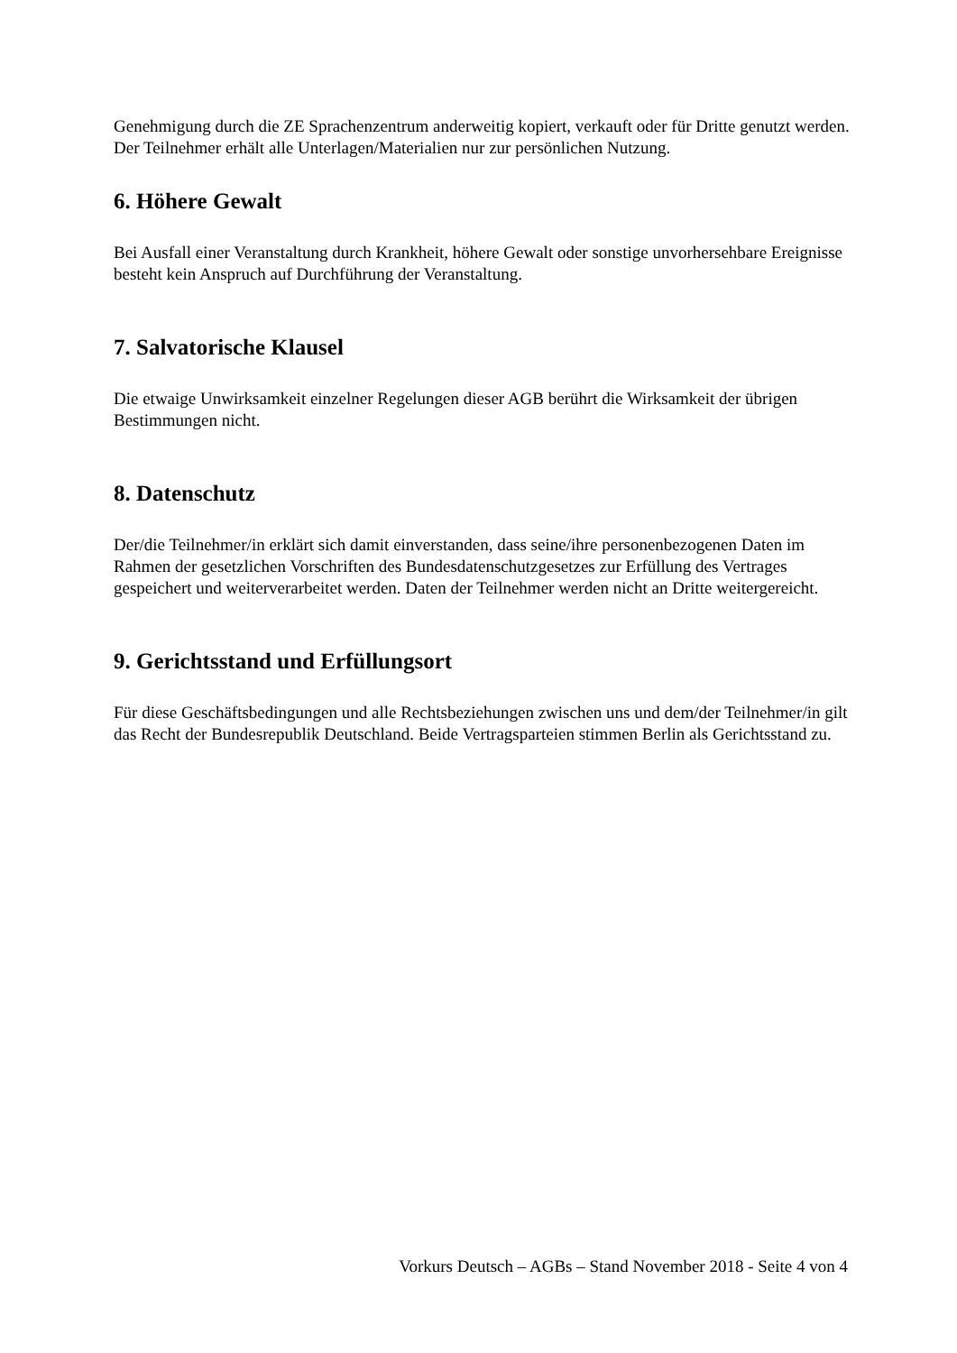Genehmigung durch die ZE Sprachenzentrum anderweitig kopiert, verkauft oder für Dritte genutzt werden. Der Teilnehmer erhält alle Unterlagen/Materialien nur zur persönlichen Nutzung.
6. Höhere Gewalt
Bei Ausfall einer Veranstaltung durch Krankheit, höhere Gewalt oder sonstige unvorhersehbare Ereignisse besteht kein Anspruch auf Durchführung der Veranstaltung.
7. Salvatorische Klausel
Die etwaige Unwirksamkeit einzelner Regelungen dieser AGB berührt die Wirksamkeit der übrigen Bestimmungen nicht.
8. Datenschutz
Der/die Teilnehmer/in erklärt sich damit einverstanden, dass seine/ihre personenbezogenen Daten im Rahmen der gesetzlichen Vorschriften des Bundesdatenschutzgesetzes zur Erfüllung des Vertrages gespeichert und weiterverarbeitet werden. Daten der Teilnehmer werden nicht an Dritte weitergereicht.
9. Gerichtsstand und Erfüllungsort
Für diese Geschäftsbedingungen und alle Rechtsbeziehungen zwischen uns und dem/der Teilnehmer/in gilt das Recht der Bundesrepublik Deutschland. Beide Vertragsparteien stimmen Berlin als Gerichtsstand zu.
Vorkurs Deutsch – AGBs – Stand November 2018 - Seite 4 von 4